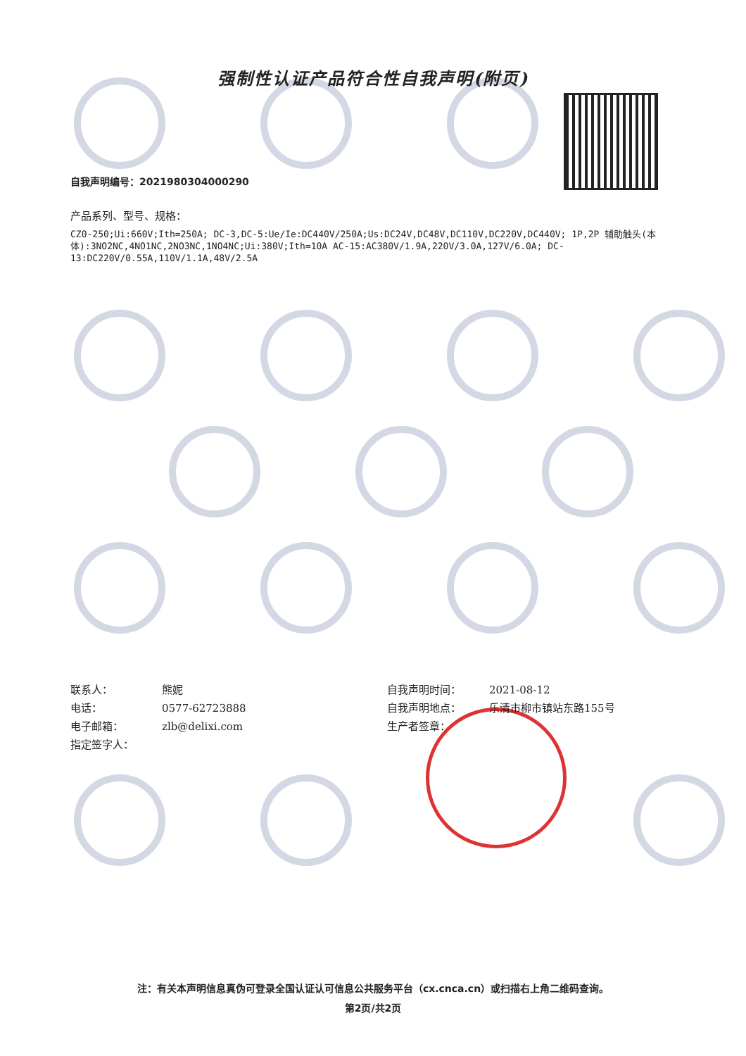强制性认证产品符合性自我声明(附页)
自我声明编号：2021980304000290
产品系列、型号、规格：
CZ0-250;Ui:660V;Ith=250A; DC-3,DC-5:Ue/Ie:DC440V/250A;Us:DC24V,DC48V,DC110V,DC220V,DC440V; 1P,2P 辅助触头(本体):3NO2NC,4NO1NC,2NO3NC,1NO4NC;Ui:380V;Ith=10A AC-15:AC380V/1.9A,220V/3.0A,127V/6.0A; DC-13:DC220V/0.55A,110V/1.1A,48V/2.5A
| 联系人： | 熊妮 |
| 电话： | 0577-62723888 |
| 电子邮箱： | zlb@delixi.com |
| 指定签字人： | |
| 自我声明时间： | 2021-08-12 |
| 自我声明地点： | 乐清市柳市镇站东路155号 |
| 生产者签章： | |
注：有关本声明信息真伪可登录全国认证认可信息公共服务平台（cx.cnca.cn）或扫描右上角二维码查询。
第2页/共2页